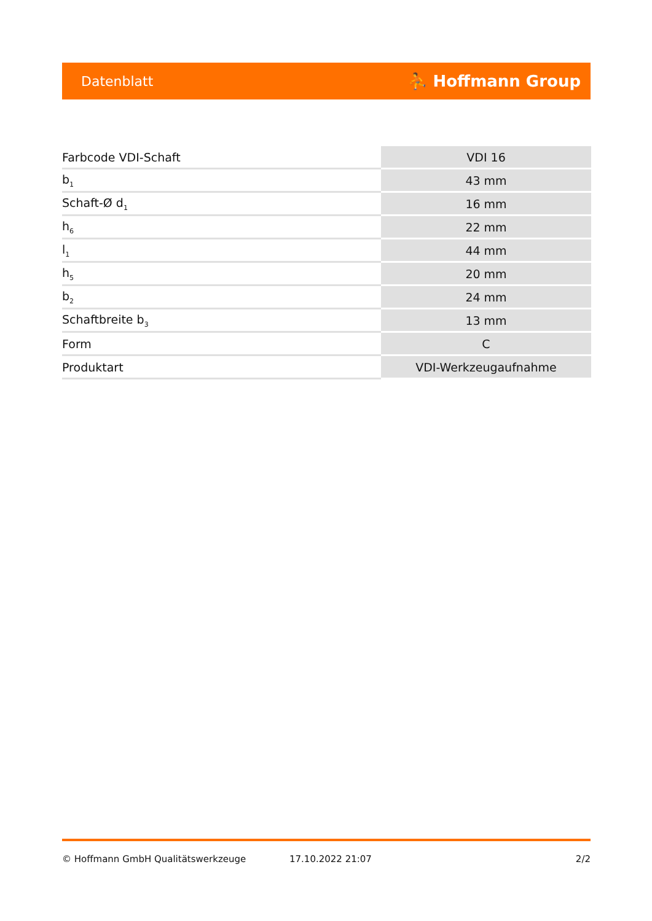Datenblatt ⛹ Hoffmann Group
| Farbcode VDI-Schaft | VDI 16 |
| b<sub>1</sub> | 43 mm |
| Schaft-Ø d<sub>1</sub> | 16 mm |
| h<sub>6</sub> | 22 mm |
| l<sub>1</sub> | 44 mm |
| h<sub>5</sub> | 20 mm |
| b<sub>2</sub> | 24 mm |
| Schaftbreite b<sub>3</sub> | 13 mm |
| Form | C |
| Produktart | VDI-Werkzeugaufnahme |
© Hoffmann GmbH Qualitätswerkzeuge 17.10.2022 21:07 2/2